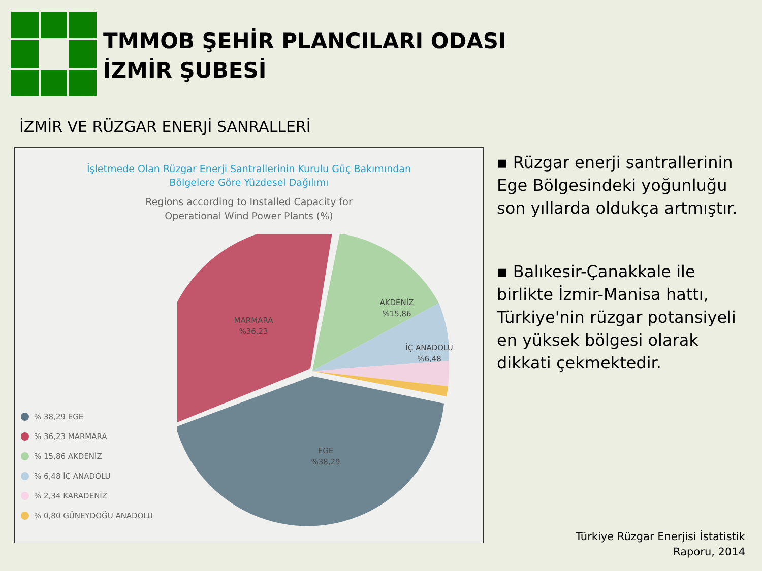TMMOB ŞEHİR PLANCILARI ODASI
İZMİR ŞUBESİ
İZMİR VE RÜZGAR ENERJİ SANRALLERİ
İşletmede Olan Rüzgar Enerji Santrallerinin Kurulu Güç Bakımından
Bölgelere Göre Yüzdesel Dağılımı
Regions according to Installed Capacity for
Operational Wind Power Plants (%)
MARMARA
%36,23
AKDENİZ
%15,86
İÇ ANADOLU
%6,48
EGE
%38,29
% 38,29 EGE
% 36,23 MARMARA
% 15,86 AKDENİZ
% 6,48 İÇ ANADOLU
% 2,34 KARADENİZ
% 0,80 GÜNEYDOĞU ANADOLU
▪ Rüzgar enerji santrallerinin Ege Bölgesindeki yoğunluğu son yıllarda oldukça artmıştır.
▪ Balıkesir-Çanakkale ile birlikte İzmir-Manisa hattı, Türkiye'nin rüzgar potansiyeli en yüksek bölgesi olarak dikkati çekmektedir.
Türkiye Rüzgar Enerjisi İstatistik
Raporu, 2014